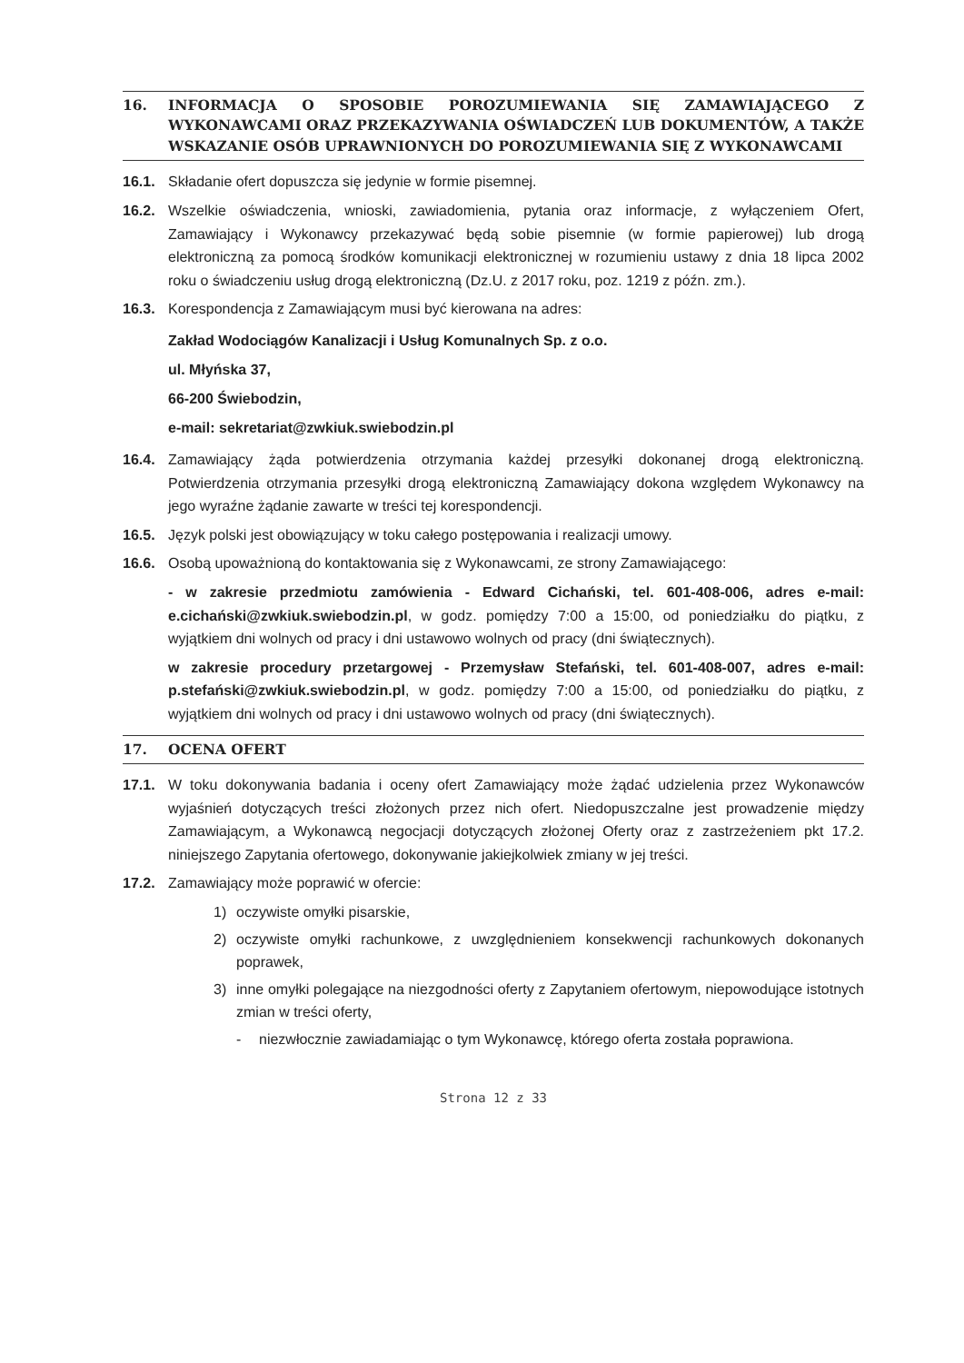16. INFORMACJA O SPOSOBIE POROZUMIEWANIA SIĘ ZAMAWIAJĄCEGO Z WYKONAWCAMI ORAZ PRZEKAZYWANIA OŚWIADCZEŃ LUB DOKUMENTÓW, A TAKŻE WSKAZANIE OSÓB UPRAWNIONYCH DO POROZUMIEWANIA SIĘ Z WYKONAWCAMI
16.1. Składanie ofert dopuszcza się jedynie w formie pisemnej.
16.2. Wszelkie oświadczenia, wnioski, zawiadomienia, pytania oraz informacje, z wyłączeniem Ofert, Zamawiający i Wykonawcy przekazywać będą sobie pisemnie (w formie papierowej) lub drogą elektroniczną za pomocą środków komunikacji elektronicznej w rozumieniu ustawy z dnia 18 lipca 2002 roku o świadczeniu usług drogą elektroniczną (Dz.U. z 2017 roku, poz. 1219 z późn. zm.).
16.3. Korespondencja z Zamawiającym musi być kierowana na adres:
Zakład Wodociągów Kanalizacji i Usług Komunalnych Sp. z o.o.
ul. Młyńska 37,
66-200 Świebodzin,
e-mail: sekretariat@zwkiuk.swiebodzin.pl
16.4. Zamawiający żąda potwierdzenia otrzymania każdej przesyłki dokonanej drogą elektroniczną. Potwierdzenia otrzymania przesyłki drogą elektroniczną Zamawiający dokona względem Wykonawcy na jego wyraźne żądanie zawarte w treści tej korespondencji.
16.5. Język polski jest obowiązujący w toku całego postępowania i realizacji umowy.
16.6. Osobą upoważnioną do kontaktowania się z Wykonawcami, ze strony Zamawiającego:
- w zakresie przedmiotu zamówienia - Edward Cichański, tel. 601-408-006, adres e-mail: e.cichański@zwkiuk.swiebodzin.pl, w godz. pomiędzy 7:00 a 15:00, od poniedziałku do piątku, z wyjątkiem dni wolnych od pracy i dni ustawowo wolnych od pracy (dni świątecznych).
w zakresie procedury przetargowej - Przemysław Stefański, tel. 601-408-007, adres e-mail: p.stefański@zwkiuk.swiebodzin.pl, w godz. pomiędzy 7:00 a 15:00, od poniedziałku do piątku, z wyjątkiem dni wolnych od pracy i dni ustawowo wolnych od pracy (dni świątecznych).
17. OCENA OFERT
17.1. W toku dokonywania badania i oceny ofert Zamawiający może żądać udzielenia przez Wykonawców wyjaśnień dotyczących treści złożonych przez nich ofert. Niedopuszczalne jest prowadzenie między Zamawiającym, a Wykonawcą negocjacji dotyczących złożonej Oferty oraz z zastrzeżeniem pkt 17.2. niniejszego Zapytania ofertowego, dokonywanie jakiejkolwiek zmiany w jej treści.
17.2. Zamawiający może poprawić w ofercie:
1) oczywiste omyłki pisarskie,
2) oczywiste omyłki rachunkowe, z uwzględnieniem konsekwencji rachunkowych dokonanych poprawek,
3) inne omyłki polegające na niezgodności oferty z Zapytaniem ofertowym, niepowodujące istotnych zmian w treści oferty,
- niezwłocznie zawiadamiając o tym Wykonawcę, którego oferta została poprawiona.
Strona 12 z 33